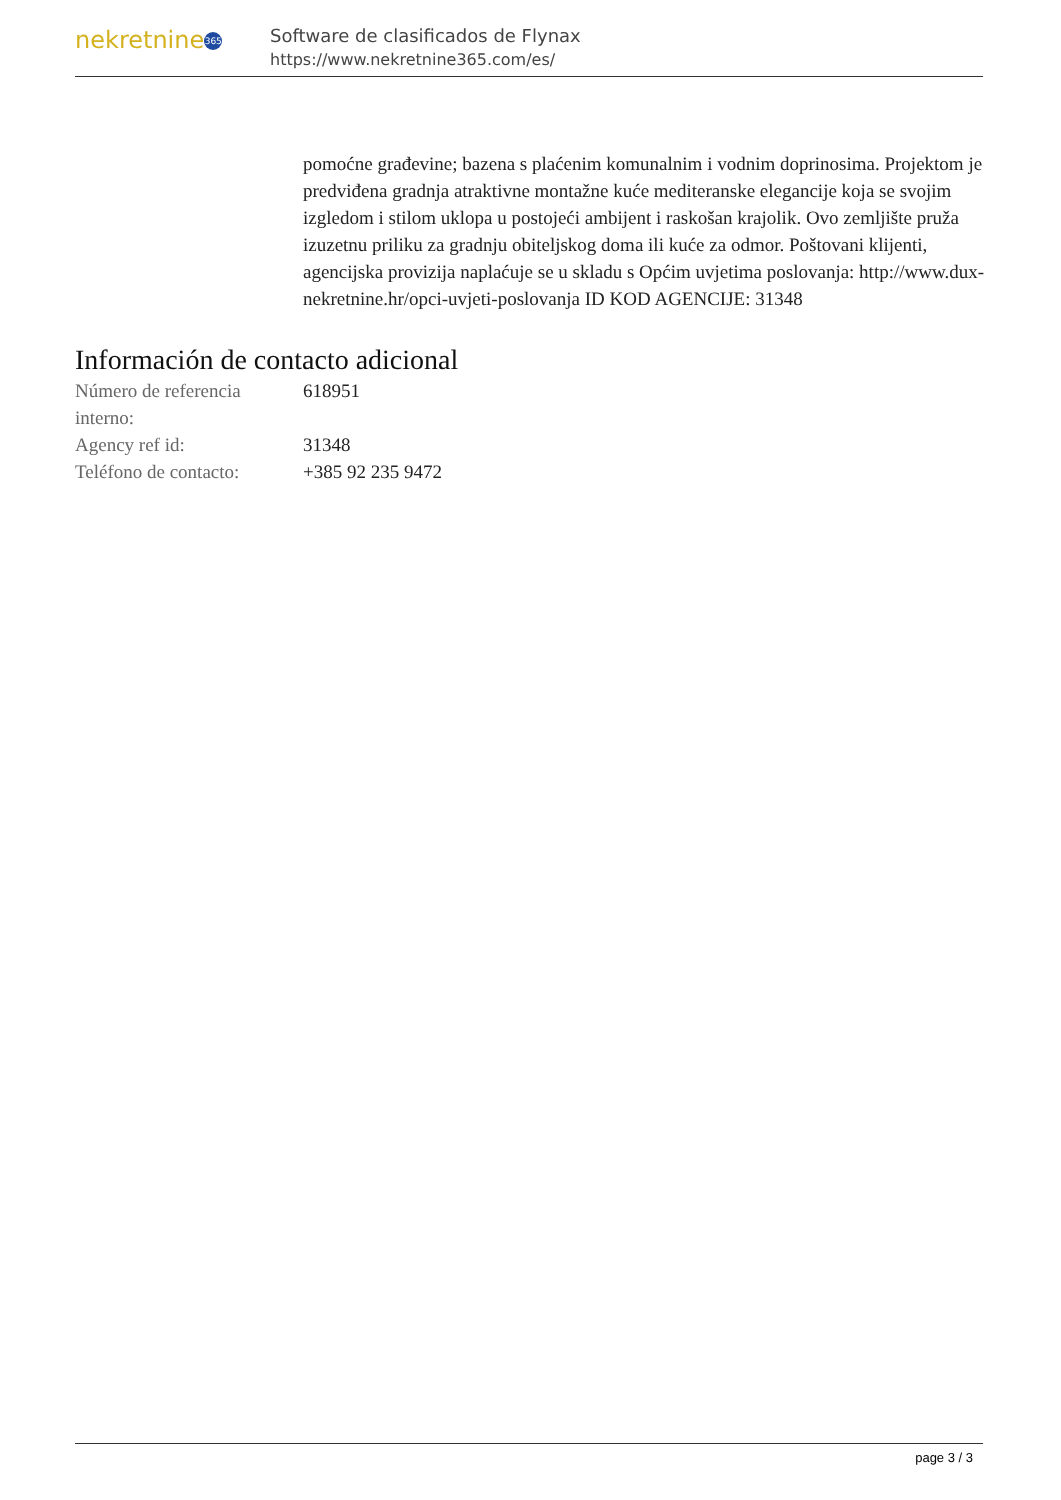nekretnine 365
Software de clasificados de Flynax
https://www.nekretnine365.com/es/
pomoćne građevine; bazena s plaćenim komunalnim i vodnim doprinosima. Projektom je predviđena gradnja atraktivne montažne kuće mediteranske elegancije koja se svojim izgledom i stilom uklopa u postojeći ambijent i raskošan krajolik. Ovo zemljište pruža izuzetnu priliku za gradnju obiteljskog doma ili kuće za odmor. Poštovani klijenti, agencijska provizija naplaćuje se u skladu s Općim uvjetima poslovanja: http://www.dux-nekretnine.hr/opci-uvjeti-poslovanja ID KOD AGENCIJE: 31348
Información de contacto adicional
| Número de referencia interno: | 618951 |
| Agency ref id: | 31348 |
| Teléfono de contacto: | +385 92 235 9472 |
page 3 / 3